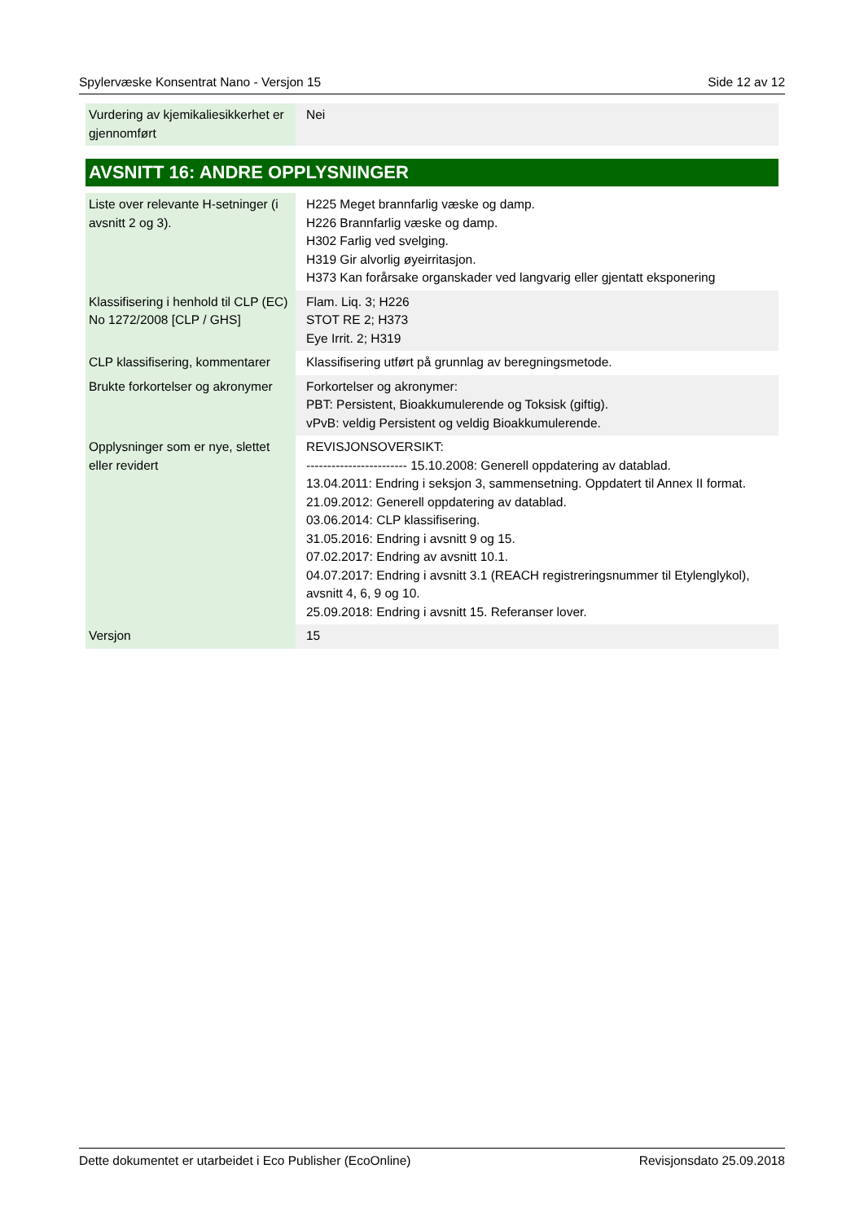Spylervæske Konsentrat Nano - Versjon 15 Side 12 av 12
| Vurdering av kjemikaliesikkerhet er gjennomført | Nei |
AVSNITT 16: ANDRE OPPLYSNINGER
| Liste over relevante H-setninger (i avsnitt 2 og 3). | H225 Meget brannfarlig væske og damp. H226 Brannfarlig væske og damp. H302 Farlig ved svelging. H319 Gir alvorlig øyeirritasjon. H373 Kan forårsake organskader ved langvarig eller gjentatt eksponering |
| Klassifisering i henhold til CLP (EC) No 1272/2008 [CLP / GHS] | Flam. Liq. 3; H226 STOT RE 2; H373 Eye Irrit. 2; H319 |
| CLP klassifisering, kommentarer | Klassifisering utført på grunnlag av beregningsmetode. |
| Brukte forkortelser og akronymer | Forkortelser og akronymer: PBT: Persistent, Bioakkumulerende og Toksisk (giftig). vPvB: veldig Persistent og veldig Bioakkumulerende. |
| Opplysninger som er nye, slettet eller revidert | REVISJONSOVERSIKT: ------------------------ 15.10.2008: Generell oppdatering av datablad. 13.04.2011: Endring i seksjon 3, sammensetning. Oppdatert til Annex II format. 21.09.2012: Generell oppdatering av datablad. 03.06.2014: CLP klassifisering. 31.05.2016: Endring i avsnitt 9 og 15. 07.02.2017: Endring av avsnitt 10.1. 04.07.2017: Endring i avsnitt 3.1 (REACH registreringsnummer til Etylenglykol), avsnitt 4, 6, 9 og 10. 25.09.2018: Endring i avsnitt 15. Referanser lover. |
| Versjon | 15 |
Dette dokumentet er utarbeidet i Eco Publisher (EcoOnline) Revisjonsdato 25.09.2018